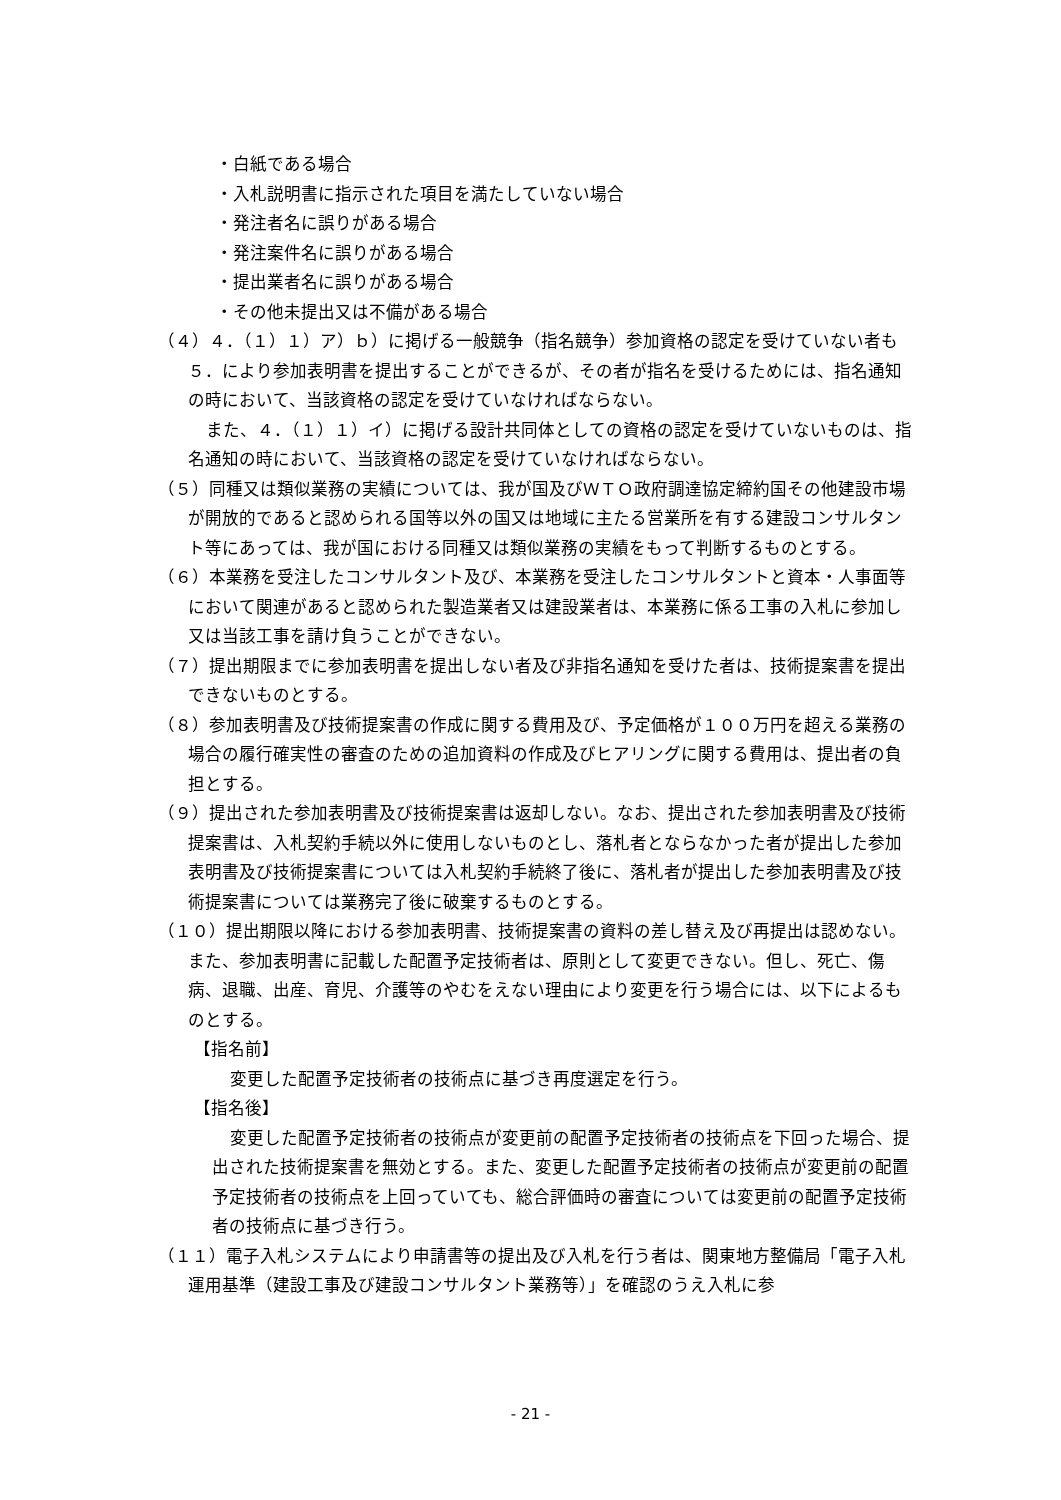・白紙である場合
・入札説明書に指示された項目を満たしていない場合
・発注者名に誤りがある場合
・発注案件名に誤りがある場合
・提出業者名に誤りがある場合
・その他未提出又は不備がある場合
（４）４．（１）１）ア）ｂ）に掲げる一般競争（指名競争）参加資格の認定を受けていない者も５．により参加表明書を提出することができるが、その者が指名を受けるためには、指名通知の時において、当該資格の認定を受けていなければならない。
また、４．（１）１）イ）に掲げる設計共同体としての資格の認定を受けていないものは、指名通知の時において、当該資格の認定を受けていなければならない。
（５）同種又は類似業務の実績については、我が国及びＷＴＯ政府調達協定締約国その他建設市場が開放的であると認められる国等以外の国又は地域に主たる営業所を有する建設コンサルタント等にあっては、我が国における同種又は類似業務の実績をもって判断するものとする。
（６）本業務を受注したコンサルタント及び、本業務を受注したコンサルタントと資本・人事面等において関連があると認められた製造業者又は建設業者は、本業務に係る工事の入札に参加し又は当該工事を請け負うことができない。
（７）提出期限までに参加表明書を提出しない者及び非指名通知を受けた者は、技術提案書を提出できないものとする。
（８）参加表明書及び技術提案書の作成に関する費用及び、予定価格が１００万円を超える業務の場合の履行確実性の審査のための追加資料の作成及びヒアリングに関する費用は、提出者の負担とする。
（９）提出された参加表明書及び技術提案書は返却しない。なお、提出された参加表明書及び技術提案書は、入札契約手続以外に使用しないものとし、落札者とならなかった者が提出した参加表明書及び技術提案書については入札契約手続終了後に、落札者が提出した参加表明書及び技術提案書については業務完了後に破棄するものとする。
（１０）提出期限以降における参加表明書、技術提案書の資料の差し替え及び再提出は認めない。また、参加表明書に記載した配置予定技術者は、原則として変更できない。但し、死亡、傷病、退職、出産、育児、介護等のやむをえない理由により変更を行う場合には、以下によるものとする。
【指名前】
変更した配置予定技術者の技術点に基づき再度選定を行う。
【指名後】
変更した配置予定技術者の技術点が変更前の配置予定技術者の技術点を下回った場合、提出された技術提案書を無効とする。また、変更した配置予定技術者の技術点が変更前の配置予定技術者の技術点を上回っていても、総合評価時の審査については変更前の配置予定技術者の技術点に基づき行う。
（１１）電子入札システムにより申請書等の提出及び入札を行う者は、関東地方整備局「電子入札運用基準（建設工事及び建設コンサルタント業務等）」を確認のうえ入札に参
- 21 -